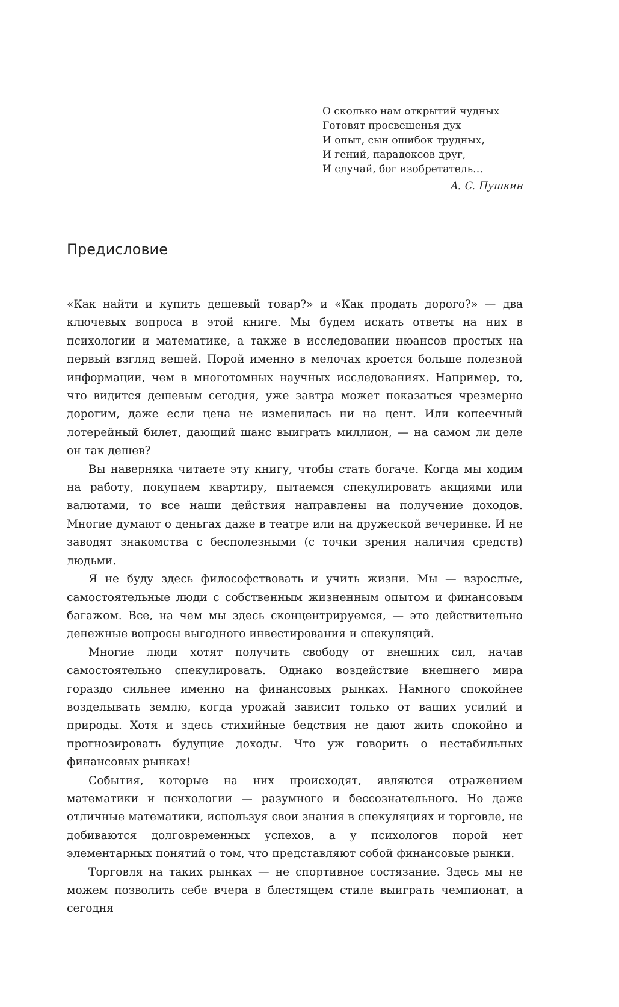О сколько нам открытий чудных
Готовят просвещенья дух
И опыт, сын ошибок трудных,
И гений, парадоксов друг,
И случай, бог изобретатель…
А. С. Пушкин
Предисловие
«Как найти и купить дешевый товар?» и «Как продать дорого?» — два ключевых вопроса в этой книге. Мы будем искать ответы на них в психологии и математике, а также в исследовании нюансов простых на первый взгляд вещей. Порой именно в мелочах кроется больше полезной информации, чем в многотомных научных исследованиях. Например, то, что видится дешевым сегодня, уже завтра может показаться чрезмерно дорогим, даже если цена не изменилась ни на цент. Или копеечный лотерейный билет, дающий шанс выиграть миллион, — на самом ли деле он так дешев?
Вы наверняка читаете эту книгу, чтобы стать богаче. Когда мы ходим на работу, покупаем квартиру, пытаемся спекулировать акциями или валютами, то все наши действия направлены на получение доходов. Многие думают о деньгах даже в театре или на дружеской вечеринке. И не заводят знакомства с бесполезными (с точки зрения наличия средств) людьми.
Я не буду здесь философствовать и учить жизни. Мы — взрослые, самостоятельные люди с собственным жизненным опытом и финансовым багажом. Все, на чем мы здесь сконцентрируемся, — это действительно денежные вопросы выгодного инвестирования и спекуляций.
Многие люди хотят получить свободу от внешних сил, начав самостоятельно спекулировать. Однако воздействие внешнего мира гораздо сильнее именно на финансовых рынках. Намного спокойнее возделывать землю, когда урожай зависит только от ваших усилий и природы. Хотя и здесь стихийные бедствия не дают жить спокойно и прогнозировать будущие доходы. Что уж говорить о нестабильных финансовых рынках!
События, которые на них происходят, являются отражением математики и психологии — разумного и бессознательного. Но даже отличные математики, используя свои знания в спекуляциях и торговле, не добиваются долговременных успехов, а у психологов порой нет элементарных понятий о том, что представляют собой финансовые рынки.
Торговля на таких рынках — не спортивное состязание. Здесь мы не можем позволить себе вчера в блестящем стиле выиграть чемпионат, а сегодня